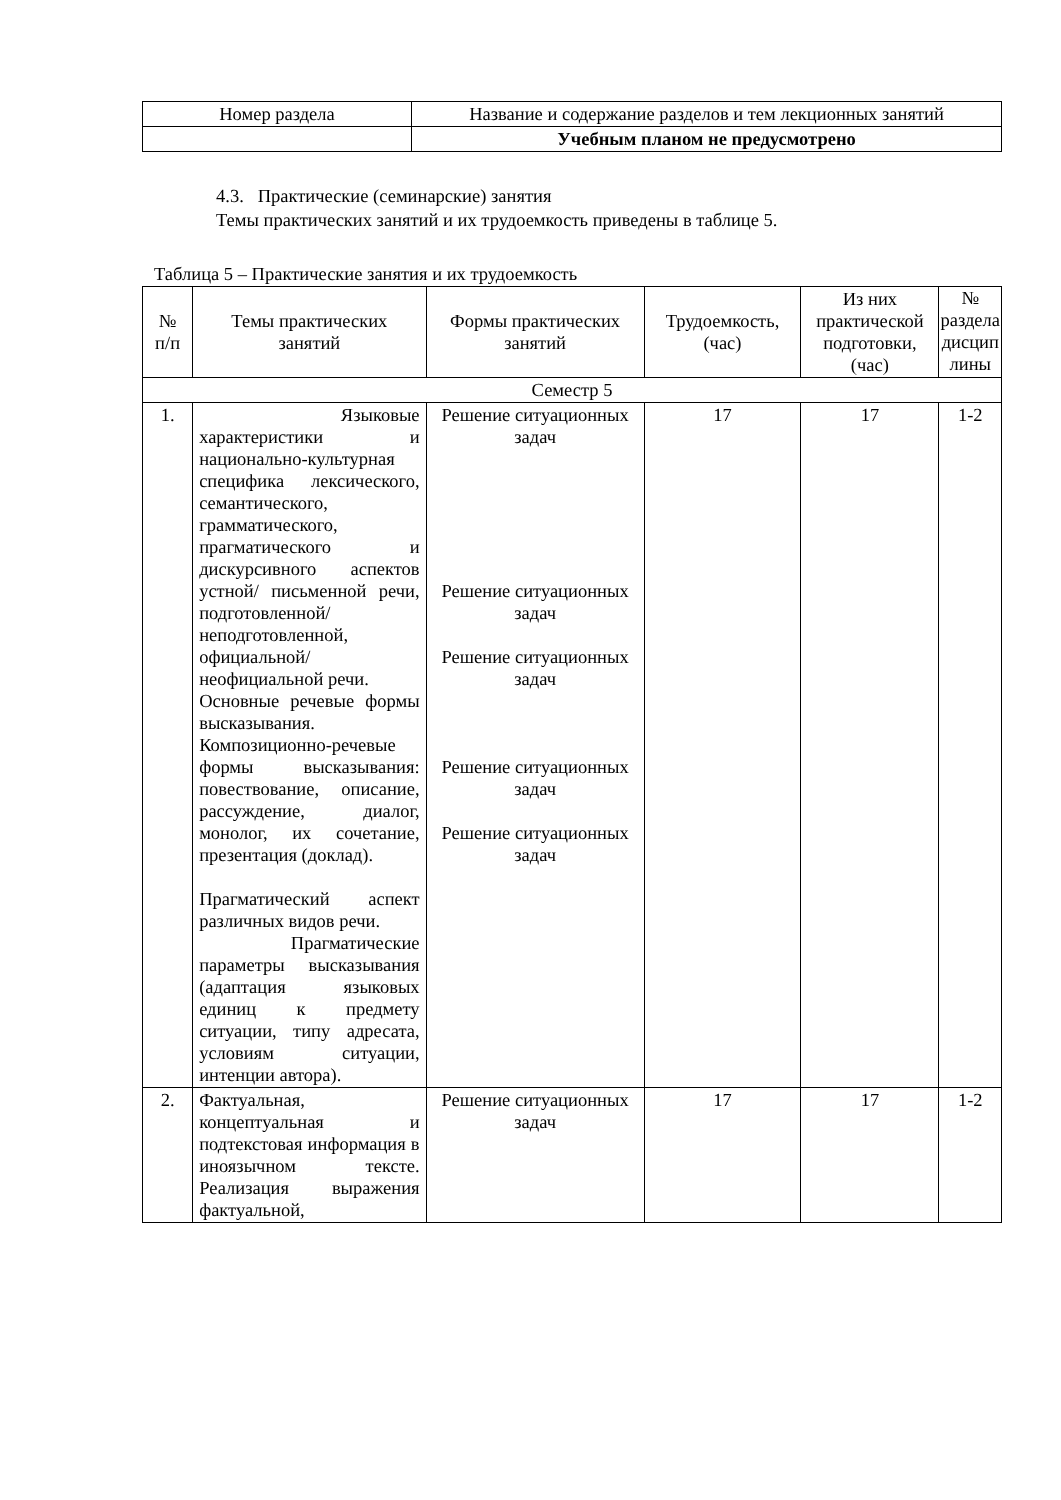| Номер раздела | Название и содержание разделов и тем лекционных занятий |
| --- | --- |
| | Учебным планом не предусмотрено |
4.3. Практические (семинарские) занятия
Темы практических занятий и их трудоемкость приведены в таблице 5.
Таблица 5 – Практические занятия и их трудоемкость
| № п/п | Темы практических занятий | Формы практических занятий | Трудоемкость, (час) | Из них практической подготовки, (час) | № раздела дисцип лины |
| --- | --- | --- | --- | --- | --- |
| Семестр 5 | | | | | |
| 1. | Языковые характеристики и национально-культурная специфика лексического, семантического, грамматического, прагматического и дискурсивного аспектов устной/ письменной речи, подготовленной/ неподготовленной, официальной/ неофициальной речи. Основные речевые формы высказывания. Композиционно-речевые формы высказывания: повествование, описание, рассуждение, диалог, монолог, их сочетание, презентация (доклад). Прагматический аспект различных видов речи. Прагматические параметры высказывания (адаптация языковых единиц к предмету ситуации, типу адресата, условиям ситуации, интенции автора). | Решение ситуационных задач Решение ситуационных задач Решение ситуационных задач Решение ситуационных задач Решение ситуационных задач | 17 | 17 | 1-2 |
| 2. | Фактуальная, концептуальная и подтекстовая информация в иноязычном тексте. Реализация выражения фактуальной, | Решение ситуационных задач | 17 | 17 | 1-2 |